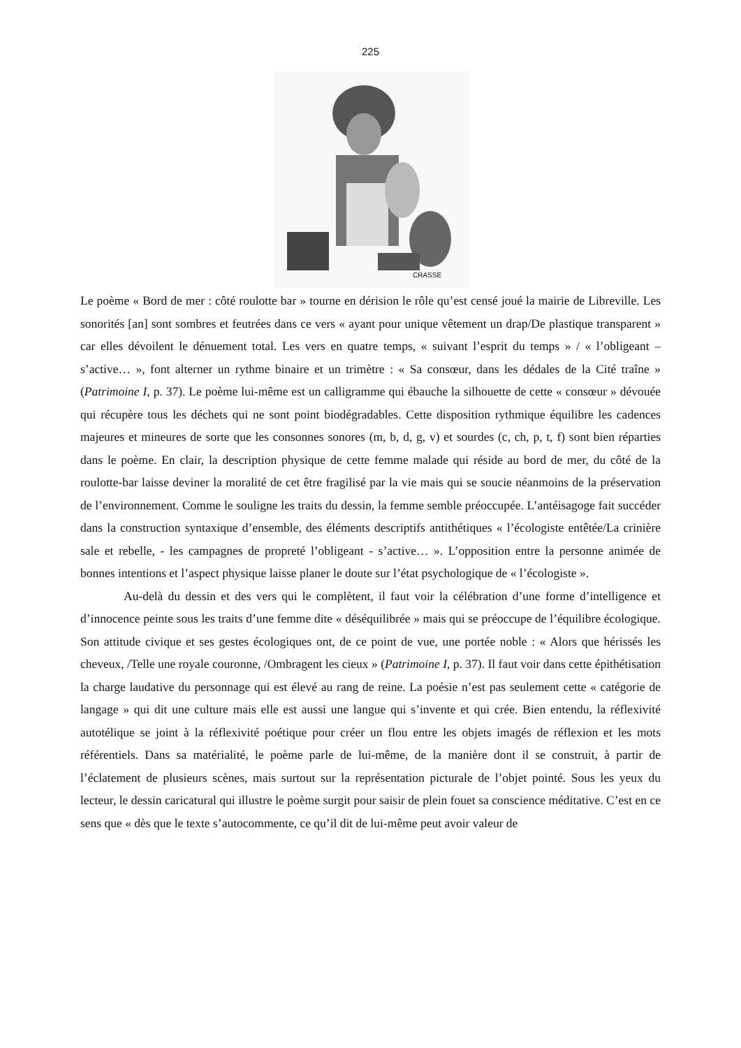225
CRASSE
Le poème « Bord de mer : côté roulotte bar » tourne en dérision le rôle qu’est censé joué la mairie de Libreville. Les sonorités [an] sont sombres et feutrées dans ce vers « ayant pour unique vêtement un drap/De plastique transparent » car elles dévoilent le dénuement total. Les vers en quatre temps, « suivant l’esprit du temps » / « l’obligeant – s’active… », font alterner un rythme binaire et un trimètre : « Sa consœur, dans les dédales de la Cité traîne » (Patrimoine I, p. 37). Le poème lui-même est un calligramme qui ébauche la silhouette de cette « consœur » dévouée qui récupère tous les déchets qui ne sont point biodégradables. Cette disposition rythmique équilibre les cadences majeures et mineures de sorte que les consonnes sonores (m, b, d, g, v) et sourdes (c, ch, p, t, f) sont bien réparties dans le poème. En clair, la description physique de cette femme malade qui réside au bord de mer, du côté de la roulotte-bar laisse deviner la moralité de cet être fragilisé par la vie mais qui se soucie néanmoins de la préservation de l’environnement. Comme le souligne les traits du dessin, la femme semble préoccupée. L’antéisagoge fait succéder dans la construction syntaxique d’ensemble, des éléments descriptifs antithétiques « l’écologiste entêtée/La crinière sale et rebelle, - les campagnes de propreté l’obligeant - s’active… ». L’opposition entre la personne animée de bonnes intentions et l’aspect physique laisse planer le doute sur l’état psychologique de « l’écologiste ».
Au-delà du dessin et des vers qui le complètent, il faut voir la célébration d’une forme d’intelligence et d’innocence peinte sous les traits d’une femme dite « déséquilibrée » mais qui se préoccupe de l’équilibre écologique. Son attitude civique et ses gestes écologiques ont, de ce point de vue, une portée noble : « Alors que hérissés les cheveux, /Telle une royale couronne, /Ombragent les cieux » (Patrimoine I, p. 37). Il faut voir dans cette épithétisation la charge laudative du personnage qui est élevé au rang de reine. La poésie n’est pas seulement cette « catégorie de langage » qui dit une culture mais elle est aussi une langue qui s’invente et qui crée. Bien entendu, la réflexivité autotélique se joint à la réflexivité poétique pour créer un flou entre les objets imagés de réflexion et les mots référentiels. Dans sa matérialité, le poème parle de lui-même, de la manière dont il se construit, à partir de l’éclatement de plusieurs scènes, mais surtout sur la représentation picturale de l’objet pointé. Sous les yeux du lecteur, le dessin caricatural qui illustre le poème surgit pour saisir de plein fouet sa conscience méditative. C’est en ce sens que « dès que le texte s’autocommente, ce qu’il dit de lui-même peut avoir valeur de